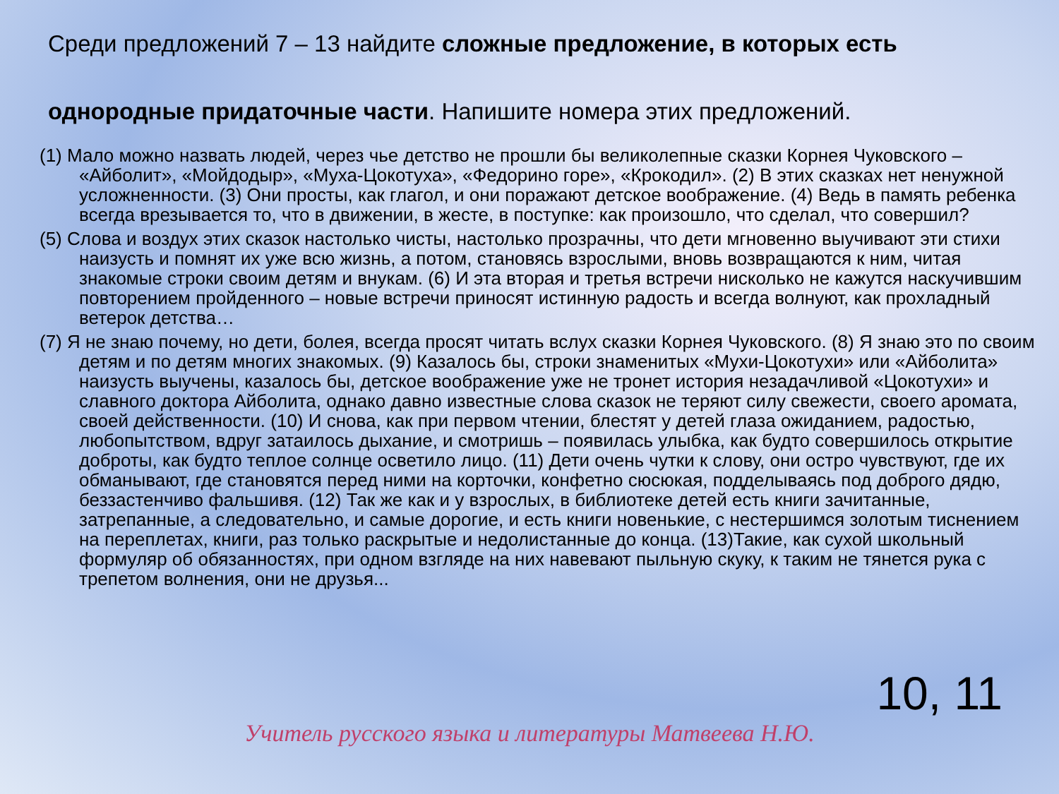Среди предложений 7 – 13 найдите сложные предложение, в которых есть однородные придаточные части. Напишите номера этих предложений.
(1) Мало можно назвать людей, через чье детство не прошли бы великолепные сказки Корнея Чуковского – «Айболит», «Мойдодыр», «Муха-Цокотуха», «Федорино горе», «Крокодил». (2) В этих сказках нет ненужной усложненности. (3) Они просты, как глагол, и они поражают детское воображение. (4) Ведь в память ребенка всегда врезывается то, что в движении, в жесте, в поступке: как произошло, что сделал, что совершил?
(5) Слова и воздух этих сказок настолько чисты, настолько прозрачны, что дети мгновенно выучивают эти стихи наизусть и помнят их уже всю жизнь, а потом, становясь взрослыми, вновь возвращаются к ним, читая знакомые строки своим детям и внукам. (6) И эта вторая и третья встречи нисколько не кажутся наскучившим повторением пройденного – новые встречи приносят истинную радость и всегда волнуют, как прохладный ветерок детства…
(7) Я не знаю почему, но дети, болея, всегда просят читать вслух сказки Корнея Чуковского. (8) Я знаю это по своим детям и по детям многих знакомых. (9) Казалось бы, строки знаменитых «Мухи-Цокотухи» или «Айболита» наизусть выучены, казалось бы, детское воображение уже не тронет история незадачливой «Цокотухи» и славного доктора Айболита, однако давно известные слова сказок не теряют силу свежести, своего аромата, своей действенности. (10) И снова, как при первом чтении, блестят у детей глаза ожиданием, радостью, любопытством, вдруг затаилось дыхание, и смотришь – появилась улыбка, как будто совершилось открытие доброты, как будто теплое солнце осветило лицо. (11) Дети очень чутки к слову, они остро чувствуют, где их обманывают, где становятся перед ними на корточки, конфетно сюсюкая, подделываясь под доброго дядю, беззастенчиво фальшивя. (12) Так же как и у взрослых, в библиотеке детей есть книги зачитанные, затрепанные, а следовательно, и самые дорогие, и есть книги новенькие, с нестершимся золотым тиснением на переплетах, книги, раз только раскрытые и недолистанные до конца. (13)Такие, как сухой школьный формуляр об обязанностях, при одном взгляде на них навевают пыльную скуку, к таким не тянется рука с трепетом волнения, они не друзья...
10, 11
Учитель русского языка и литературы Матвеева Н.Ю.